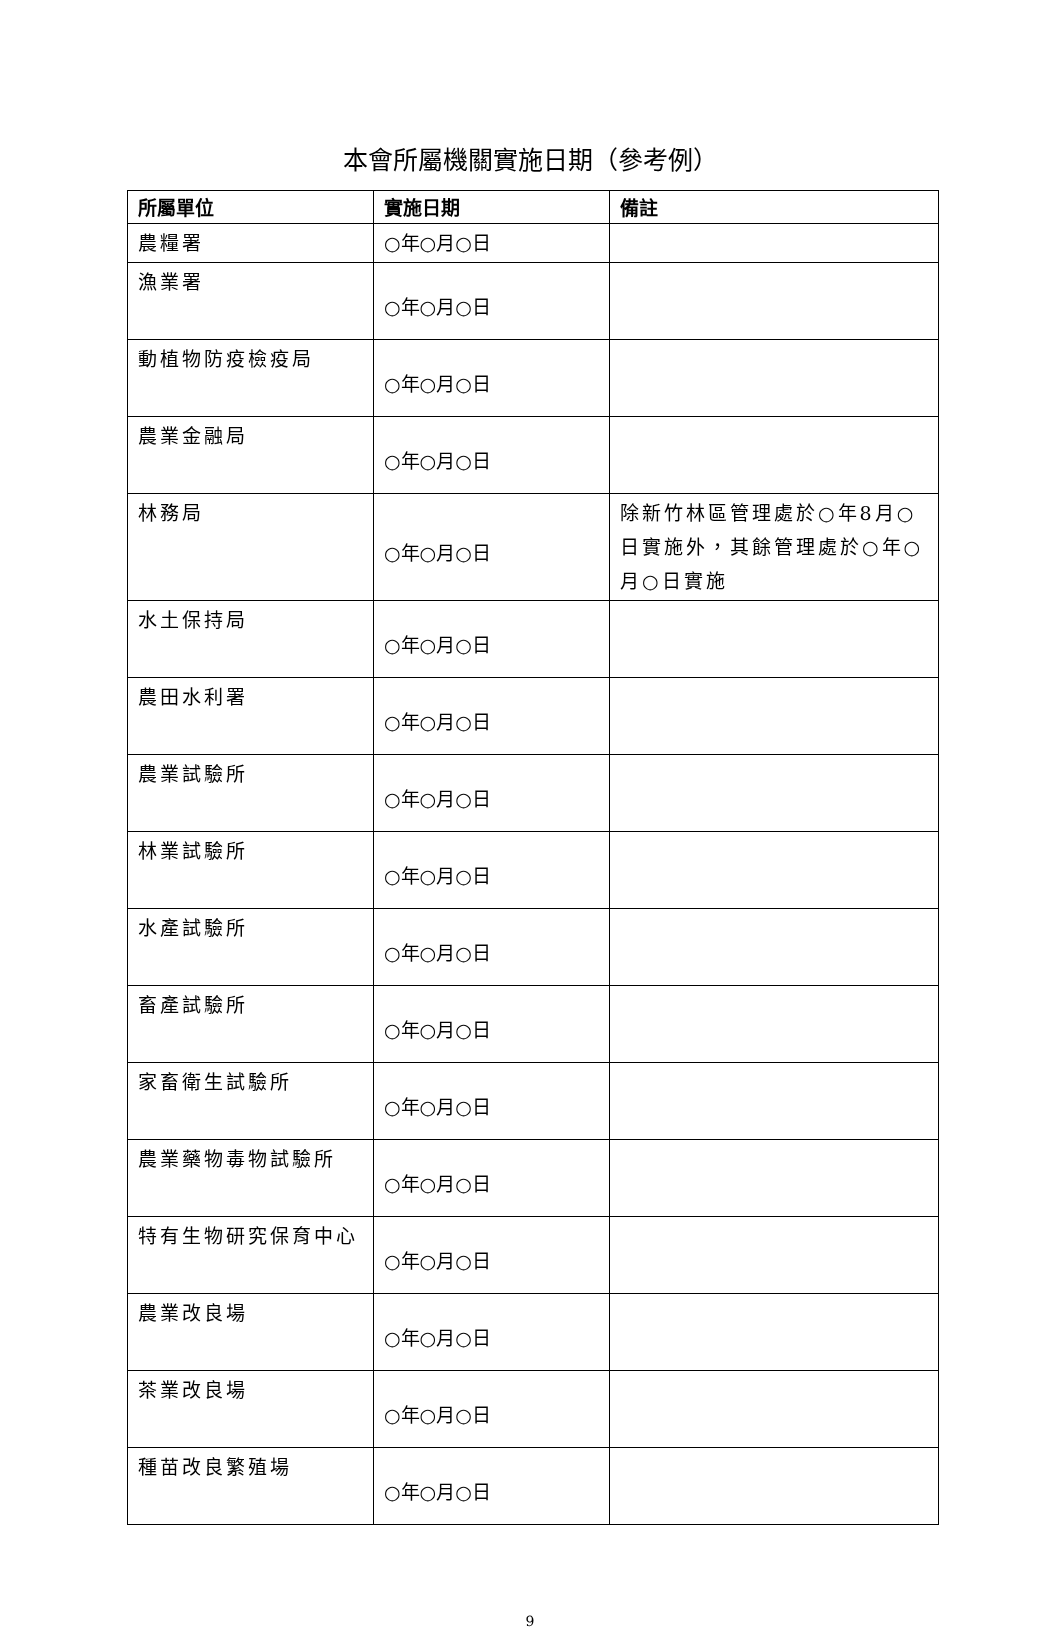本會所屬機關實施日期（參考例）
| 所屬單位 | 實施日期 | 備註 |
| --- | --- | --- |
| 農糧署 | ○年○月○日 | |
| 漁業署 | ○年○月○日 | |
| 動植物防疫檢疫局 | ○年○月○日 | |
| 農業金融局 | ○年○月○日 | |
| 林務局 | ○年○月○日 | 除新竹林區管理處於○年8月○日實施外，其餘管理處於○年○月○日實施 |
| 水土保持局 | ○年○月○日 | |
| 農田水利署 | ○年○月○日 | |
| 農業試驗所 | ○年○月○日 | |
| 林業試驗所 | ○年○月○日 | |
| 水產試驗所 | ○年○月○日 | |
| 畜產試驗所 | ○年○月○日 | |
| 家畜衛生試驗所 | ○年○月○日 | |
| 農業藥物毒物試驗所 | ○年○月○日 | |
| 特有生物研究保育中心 | ○年○月○日 | |
| 農業改良場 | ○年○月○日 | |
| 茶業改良場 | ○年○月○日 | |
| 種苗改良繁殖場 | ○年○月○日 | |
9